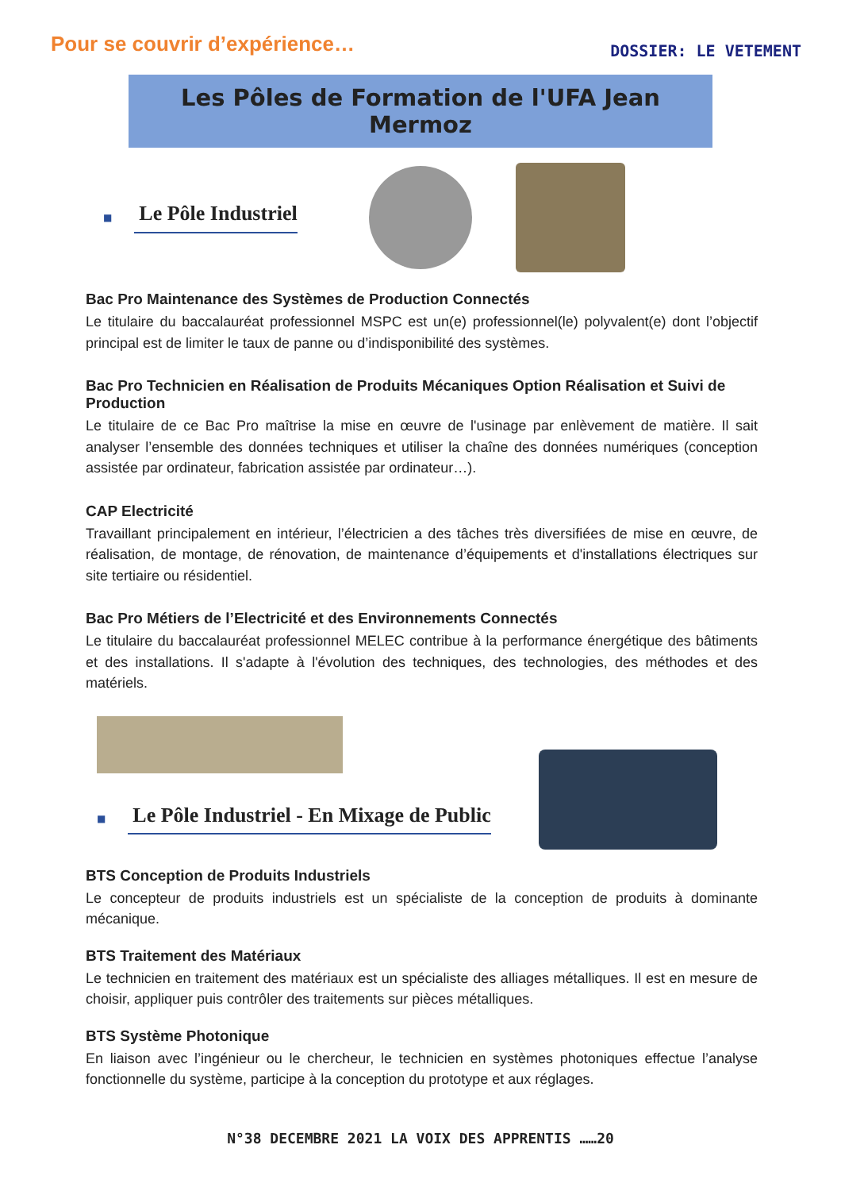Pour se couvrir d’expérience…
DOSSIER: LE VETEMENT
Les Pôles de Formation de l'UFA Jean Mermoz
■ Le Pôle Industriel
Bac Pro Maintenance des Systèmes de Production Connectés
Le titulaire du baccalauréat professionnel MSPC est un(e) professionnel(le) polyvalent(e) dont l’objectif principal est de limiter le taux de panne ou d’indisponibilité des systèmes.
Bac Pro Technicien en Réalisation de Produits Mécaniques Option Réalisation et Suivi de Production
Le titulaire de ce Bac Pro maîtrise la mise en œuvre de l'usinage par enlèvement de matière. Il sait analyser l’ensemble des données techniques et utiliser la chaîne des données numériques (conception assistée par ordinateur, fabrication assistée par ordinateur…).
CAP Electricité
Travaillant principalement en intérieur, l’électricien a des tâches très diversifiées de mise en œuvre, de réalisation, de montage, de rénovation, de maintenance d’équipements et d'installations électriques sur site tertiaire ou résidentiel.
Bac Pro Métiers de l’Electricité et des Environnements Connectés
Le titulaire du baccalauréat professionnel MELEC contribue à la performance énergétique des bâtiments et des installations. Il s'adapte à l'évolution des techniques, des technologies, des méthodes et des matériels.
■ Le Pôle Industriel - En Mixage de Public
BTS Conception de Produits Industriels
Le concepteur de produits industriels est un spécialiste de la conception de produits à dominante mécanique.
BTS Traitement des Matériaux
Le technicien en traitement des matériaux est un spécialiste des alliages métalliques. Il est en mesure de choisir, appliquer puis contrôler des traitements sur pièces métalliques.
BTS Système Photonique
En liaison avec l’ingénieur ou le chercheur, le technicien en systèmes photoniques effectue l’analyse fonctionnelle du système, participe à la conception du prototype et aux réglages.
N°38 DECEMBRE 2021 LA VOIX DES APPRENTIS ……20